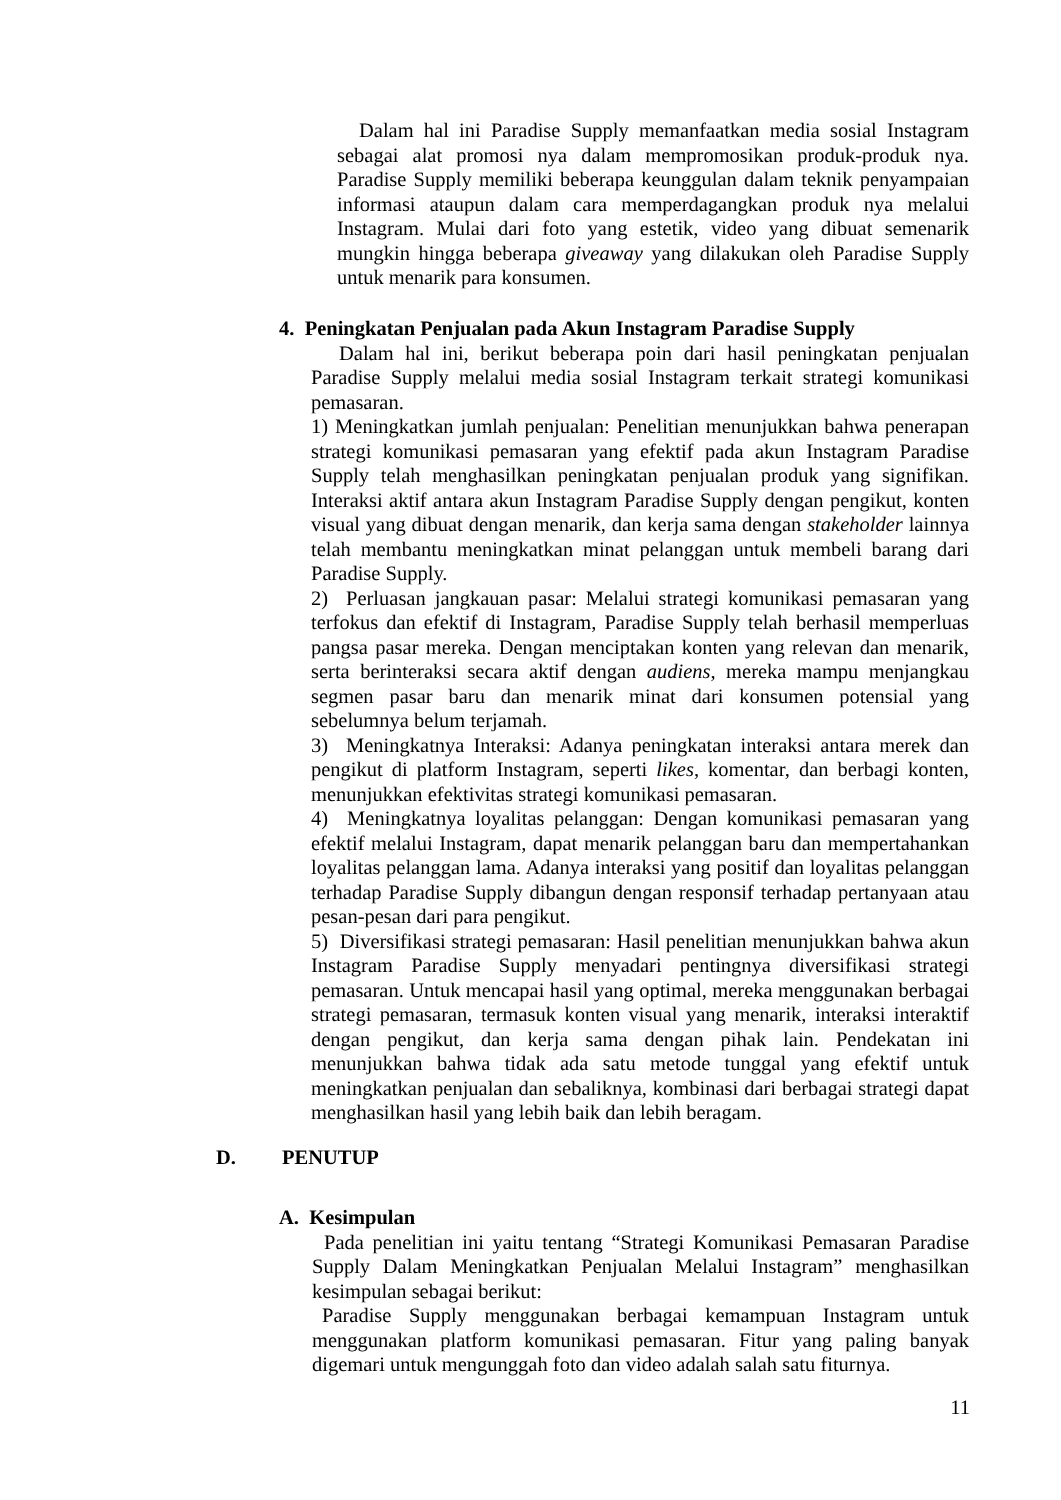Dalam hal ini Paradise Supply memanfaatkan media sosial Instagram sebagai alat promosi nya dalam mempromosikan produk-produk nya. Paradise Supply memiliki beberapa keunggulan dalam teknik penyampaian informasi ataupun dalam cara memperdagangkan produk nya melalui Instagram. Mulai dari foto yang estetik, video yang dibuat semenarik mungkin hingga beberapa giveaway yang dilakukan oleh Paradise Supply untuk menarik para konsumen.
4. Peningkatan Penjualan pada Akun Instagram Paradise Supply
Dalam hal ini, berikut beberapa poin dari hasil peningkatan penjualan Paradise Supply melalui media sosial Instagram terkait strategi komunikasi pemasaran.
1) Meningkatkan jumlah penjualan: Penelitian menunjukkan bahwa penerapan strategi komunikasi pemasaran yang efektif pada akun Instagram Paradise Supply telah menghasilkan peningkatan penjualan produk yang signifikan. Interaksi aktif antara akun Instagram Paradise Supply dengan pengikut, konten visual yang dibuat dengan menarik, dan kerja sama dengan stakeholder lainnya telah membantu meningkatkan minat pelanggan untuk membeli barang dari Paradise Supply.
2) Perluasan jangkauan pasar: Melalui strategi komunikasi pemasaran yang terfokus dan efektif di Instagram, Paradise Supply telah berhasil memperluas pangsa pasar mereka. Dengan menciptakan konten yang relevan dan menarik, serta berinteraksi secara aktif dengan audiens, mereka mampu menjangkau segmen pasar baru dan menarik minat dari konsumen potensial yang sebelumnya belum terjamah.
3) Meningkatnya Interaksi: Adanya peningkatan interaksi antara merek dan pengikut di platform Instagram, seperti likes, komentar, dan berbagi konten, menunjukkan efektivitas strategi komunikasi pemasaran.
4) Meningkatnya loyalitas pelanggan: Dengan komunikasi pemasaran yang efektif melalui Instagram, dapat menarik pelanggan baru dan mempertahankan loyalitas pelanggan lama. Adanya interaksi yang positif dan loyalitas pelanggan terhadap Paradise Supply dibangun dengan responsif terhadap pertanyaan atau pesan-pesan dari para pengikut.
5) Diversifikasi strategi pemasaran: Hasil penelitian menunjukkan bahwa akun Instagram Paradise Supply menyadari pentingnya diversifikasi strategi pemasaran. Untuk mencapai hasil yang optimal, mereka menggunakan berbagai strategi pemasaran, termasuk konten visual yang menarik, interaksi interaktif dengan pengikut, dan kerja sama dengan pihak lain. Pendekatan ini menunjukkan bahwa tidak ada satu metode tunggal yang efektif untuk meningkatkan penjualan dan sebaliknya, kombinasi dari berbagai strategi dapat menghasilkan hasil yang lebih baik dan lebih beragam.
D. PENUTUP
A. Kesimpulan
Pada penelitian ini yaitu tentang “Strategi Komunikasi Pemasaran Paradise Supply Dalam Meningkatkan Penjualan Melalui Instagram” menghasilkan kesimpulan sebagai berikut:
Paradise Supply menggunakan berbagai kemampuan Instagram untuk menggunakan platform komunikasi pemasaran. Fitur yang paling banyak digemari untuk mengunggah foto dan video adalah salah satu fiturnya.
11